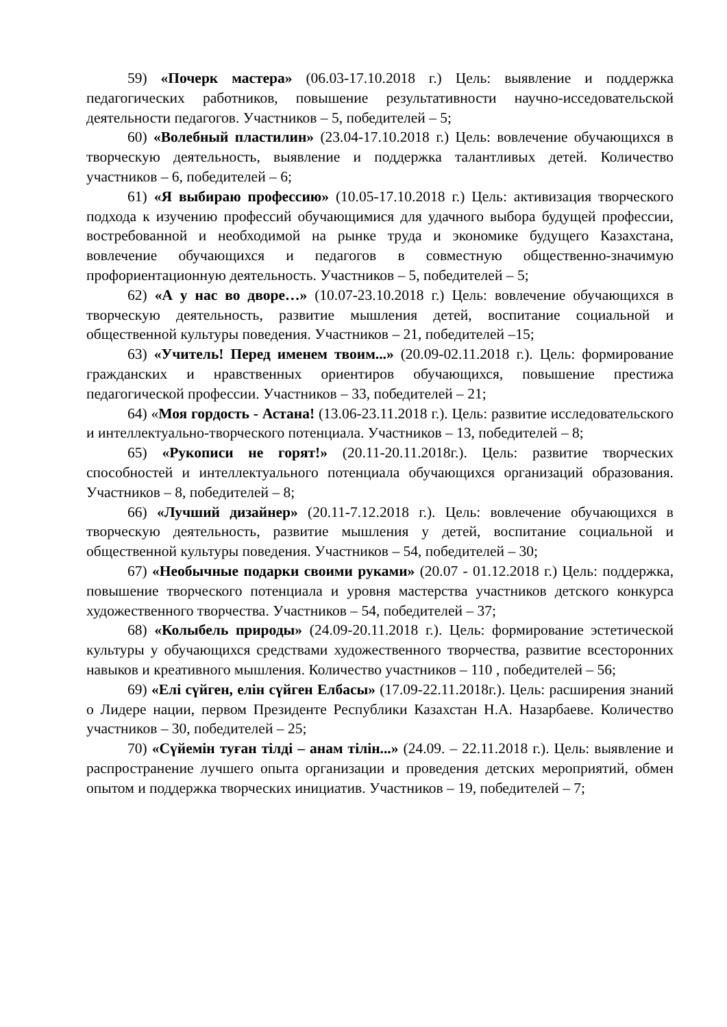59) «Почерк мастера» (06.03-17.10.2018 г.) Цель: выявление и поддержка педагогических работников, повышение результативности научно-исседовательской деятельности педагогов. Участников – 5, победителей – 5;
60) «Волебный пластилин» (23.04-17.10.2018 г.) Цель: вовлечение обучающихся в творческую деятельность, выявление и поддержка талантливых детей. Количество участников – 6, победителей – 6;
61) «Я выбираю профессию» (10.05-17.10.2018 г.) Цель: активизация творческого подхода к изучению профессий обучающимися для удачного выбора будущей профессии, востребованной и необходимой на рынке труда и экономике будущего Казахстана, вовлечение обучающихся и педагогов в совместную общественно-значимую профориентационную деятельность. Участников – 5, победителей – 5;
62) «А у нас во дворе…» (10.07-23.10.2018 г.) Цель: вовлечение обучающихся в творческую деятельность, развитие мышления детей, воспитание социальной и общественной культуры поведения. Участников – 21, победителей –15;
63) «Учитель! Перед именем твоим...» (20.09-02.11.2018 г.). Цель: формирование гражданских и нравственных ориентиров обучающихся, повышение престижа педагогической профессии. Участников – 33, победителей – 21;
64) «Моя гордость - Астана! (13.06-23.11.2018 г.). Цель: развитие исследовательского и интеллектуально-творческого потенциала. Участников – 13, победителей – 8;
65) «Рукописи не горят!» (20.11-20.11.2018г.). Цель: развитие творческих способностей и интеллектуального потенциала обучающихся организаций образования. Участников – 8, победителей – 8;
66) «Лучший дизайнер» (20.11-7.12.2018 г.). Цель: вовлечение обучающихся в творческую деятельность, развитие мышления у детей, воспитание социальной и общественной культуры поведения. Участников – 54, победителей – 30;
67) «Необычные подарки своими руками» (20.07 - 01.12.2018 г.) Цель: поддержка, повышение творческого потенциала и уровня мастерства участников детского конкурса художественного творчества. Участников – 54, победителей – 37;
68) «Колыбель природы» (24.09-20.11.2018 г.). Цель: формирование эстетической культуры у обучающихся средствами художественного творчества, развитие всесторонних навыков и креативного мышления. Количество участников – 110 , победителей – 56;
69) «Елі сүйген, елін сүйген Елбасы» (17.09-22.11.2018г.). Цель: расширения знаний о Лидере нации, первом Президенте Республики Казахстан Н.А. Назарбаеве. Количество участников – 30, победителей – 25;
70) «Сүйемін туған тілді – анам тілін...» (24.09. – 22.11.2018 г.). Цель: выявление и распространение лучшего опыта организации и проведения детских мероприятий, обмен опытом и поддержка творческих инициатив. Участников – 19, победителей – 7;